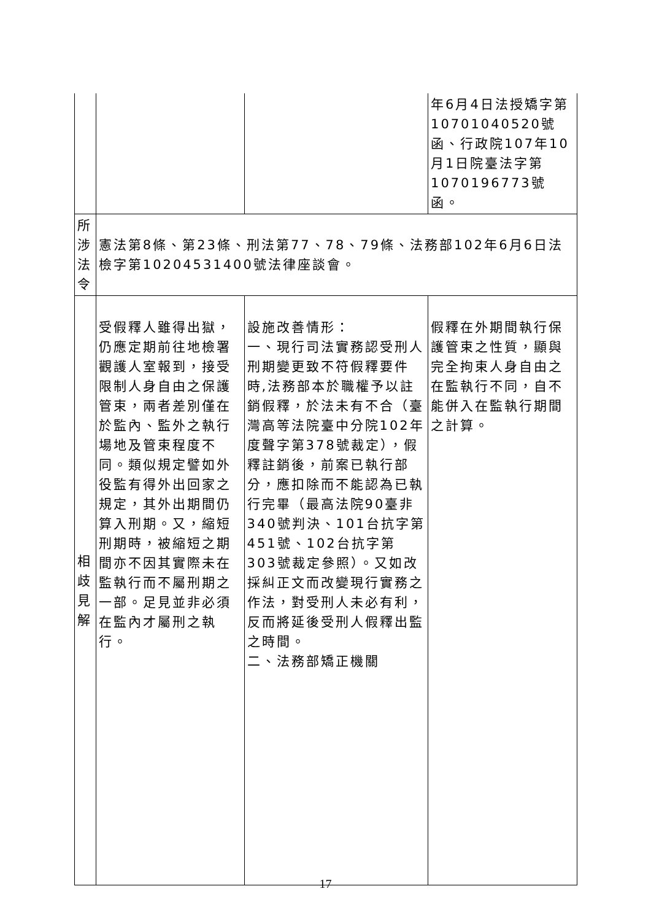| | | | 年6月4日法授矯字第10701040520號函、行政院107年10月1日院臺法字第1070196773號函。 |
| 所涉 法令 | 憲法第8條、第23條、刑法第77、78、79條、法務部102年6月6日法檢字第10204531400號法律座談會。 | | |
| 相 歧 見 解 | 受假釋人雖得出獄，仍應定期前往地檢署觀護人室報到，接受限制人身自由之保護管束，兩者差別僅在於監內、監外之執行場地及管束程度不同。類似規定譬如外役監有得外出回家之規定，其外出期間仍算入刑期。又，縮短刑期時，被縮短之期間亦不因其實際未在監執行而不屬刑期之一部。足見並非必須在監內才屬刑之執行。 | 設施改善情形： 一、現行司法實務認受刑人刑期變更致不符假釋要件時,法務部本於職權予以註銷假釋，於法未有不合（臺灣高等法院臺中分院102年度聲字第378號裁定），假釋註銷後，前案已執行部分，應扣除而不能認為已執行完畢（最高法院90臺非340號判決、101台抗字第451號、102台抗字第303號裁定參照）。又如改採糾正文而改變現行實務之作法，對受刑人未必有利，反而將延後受刑人假釋出監之時間。 二、法務部矯正機關 | 假釋在外期間執行保護管束之性質，顯與完全拘束人身自由之在監執行不同，自不能併入在監執行期間之計算。 |
17